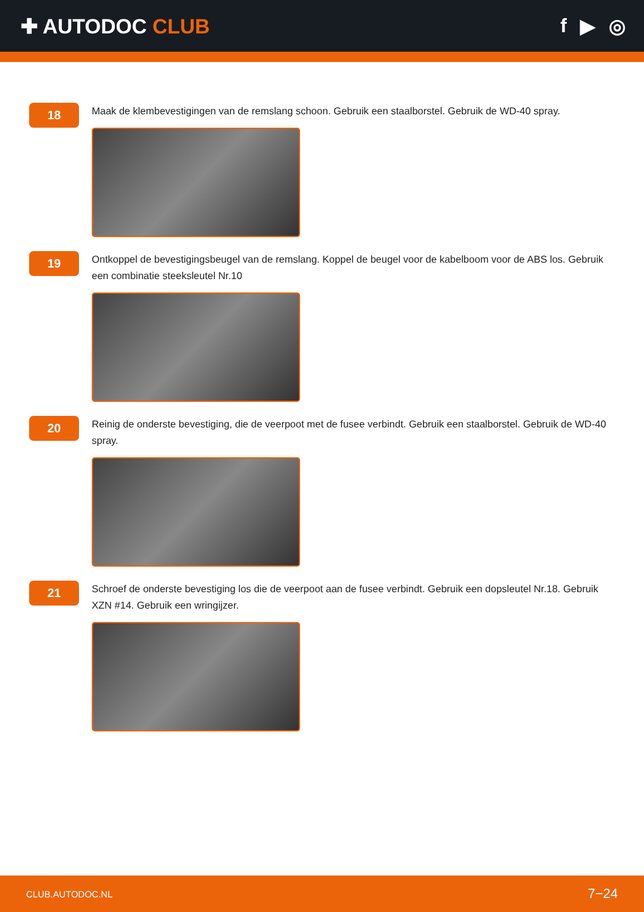✚ AUTODOC CLUB f ▶ ◎
18
Maak de klembevestigingen van de remslang schoon. Gebruik een staalborstel. Gebruik de WD-40 spray.
19
Ontkoppel de bevestigingsbeugel van de remslang. Koppel de beugel voor de kabelboom voor de ABS los. Gebruik een combinatie steeksleutel Nr.10
20
Reinig de onderste bevestiging, die de veerpoot met de fusee verbindt. Gebruik een staalborstel. Gebruik de WD-40 spray.
21
Schroef de onderste bevestiging los die de veerpoot aan de fusee verbindt. Gebruik een dopsleutel Nr.18. Gebruik XZN #14. Gebruik een wringijzer.
CLUB.AUTODOC.NL 7−24